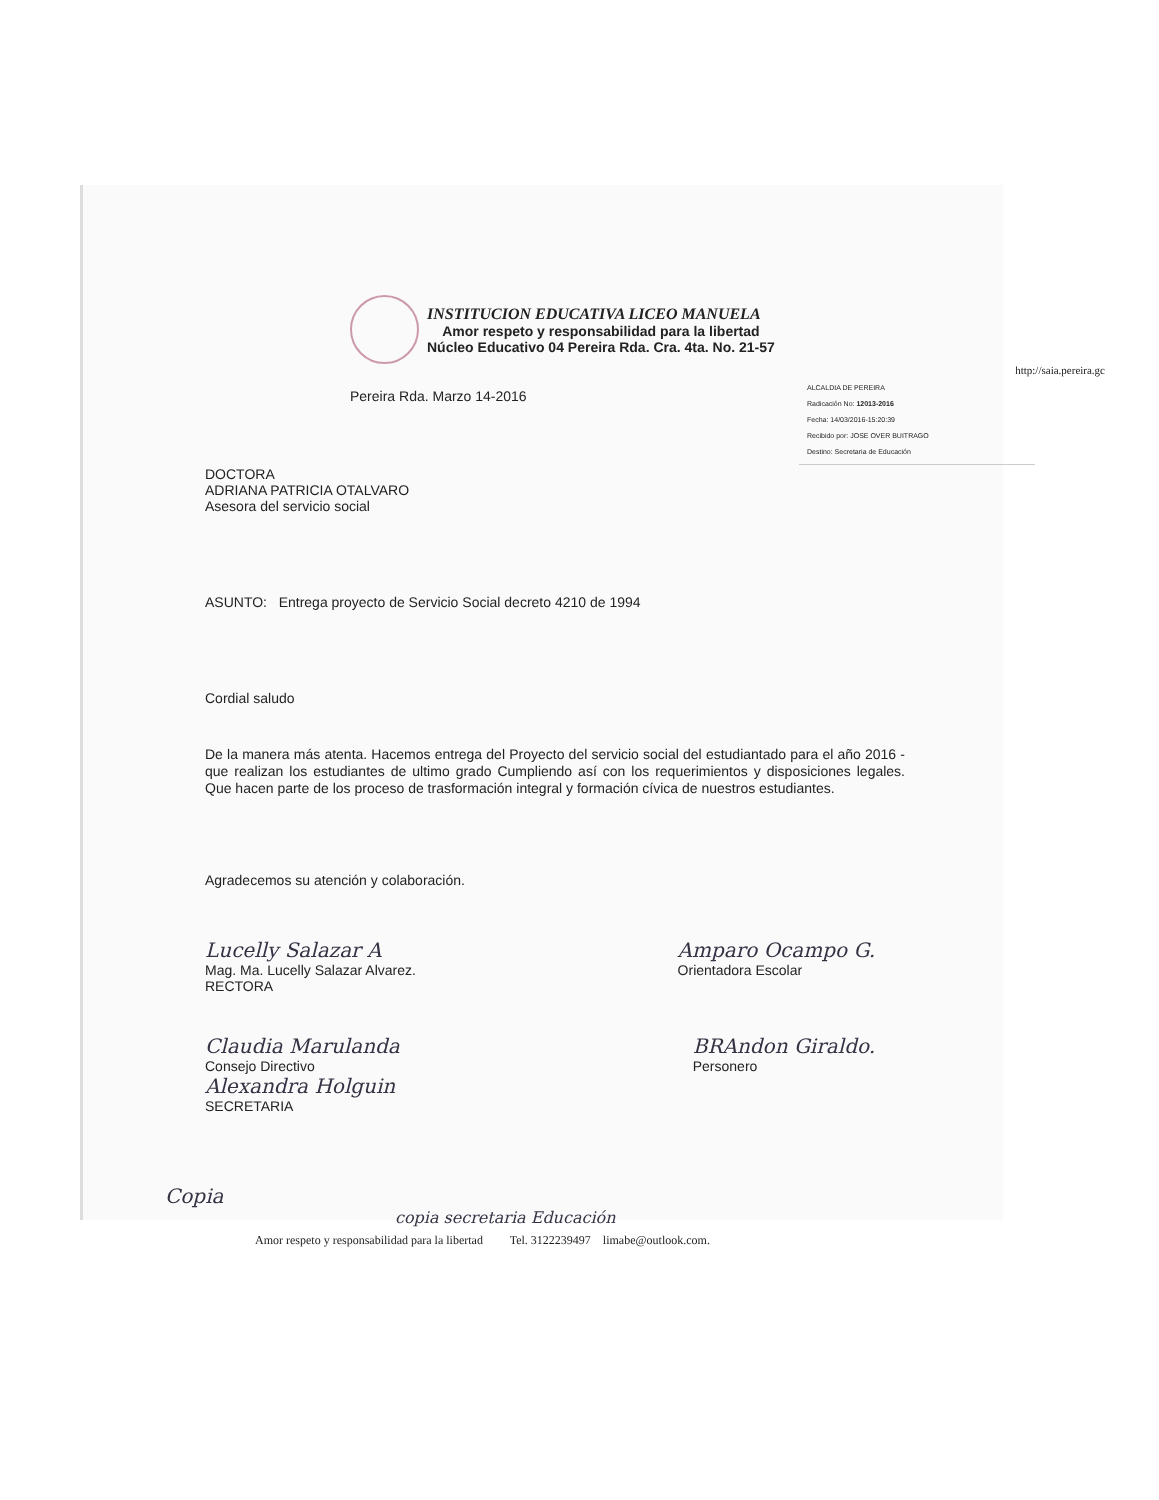INSTITUCION EDUCATIVA LICEO MANUELA
Amor respeto y responsabilidad para la libertad
Núcleo Educativo 04 Pereira Rda. Cra. 4ta. No. 21-57
http://saia.pereira.gc
ALCALDIA DE PEREIRA
Radicación No: 12013-2016
Fecha: 14/03/2016-15:20:39
Recibido por: JOSE OVER BUITRAGO
Destino: Secretaria de Educación
Pereira Rda. Marzo 14-2016
DOCTORA
ADRIANA PATRICIA OTALVARO
Asesora del servicio social
ASUNTO: Entrega proyecto de Servicio Social decreto 4210 de 1994
Cordial saludo
De la manera más atenta. Hacemos entrega del Proyecto del servicio social del estudiantado para el año 2016 - que realizan los estudiantes de ultimo grado Cumpliendo así con los requerimientos y disposiciones legales. Que hacen parte de los proceso de trasformación integral y formación cívica de nuestros estudiantes.
Agradecemos su atención y colaboración.
Lucelly Salazar A
Mag. Ma. Lucelly Salazar Alvarez.
RECTORA
Amparo Ocampo G.
Orientadora Escolar
Claudia Marulanda
Consejo Directivo
Alexandra Holguin
SECRETARIA
BRAndon Giraldo.
Personero
Copia
copia secretaria Educación
Amor respeto y responsabilidad para la libertad Tel. 3122239497 limabe@outlook.com.